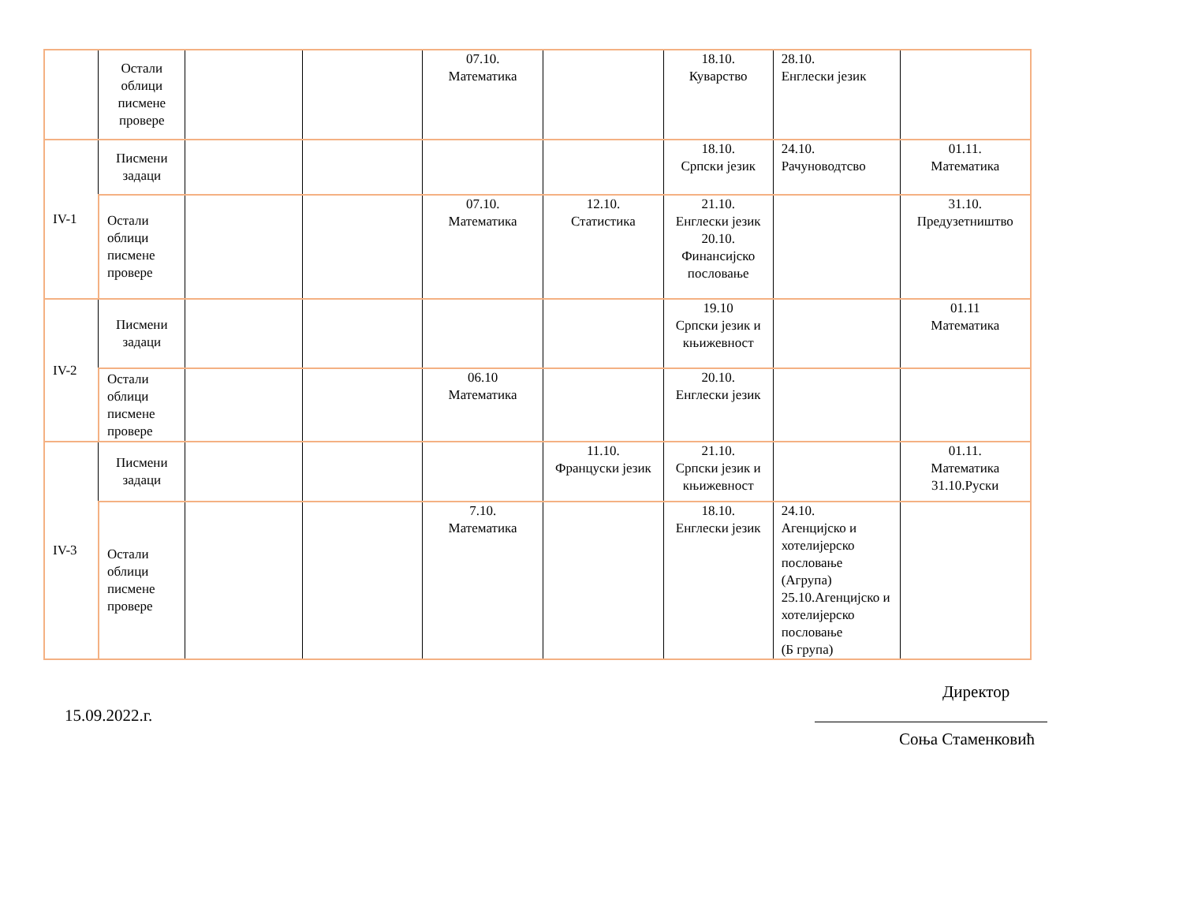| | Остали облици писмене провере | | | 07.10. Математика | | 18.10. Куварство | 28.10. Енглески језик | |
| IV-1 | Писмени задаци | | | | | 18.10. Српски језик | 24.10. Рачуноводтсво | 01.11. Математика |
| | Остали облици писмене провере | | | 07.10. Математика | 12.10. Статистика | 21.10. Енглески језик 20.10. Финансијско пословање | | 31.10. Предузетништво |
| IV-2 | Писмени задаци | | | | | 19.10 Српски језик и књижевност | | 01.11 Математика |
| | Остали облици писмене провере | | | 06.10 Математика | | 20.10. Енглески језик | | |
| IV-3 | Писмени задаци | | | | 11.10. Француски језик | 21.10. Српски језик и књижевност | | 01.11. Математика 31.10.Руски |
| | Остали облици писмене провере | | | 7.10. Математика | | 18.10. Енглески језик | 24.10. Агенцијско и хотелијерско пословање (Агрупа) 25.10.Агенцијско и хотелијерско пословање (Б група) | |
Директор
15.09.2022.г.
Соња Стаменковић